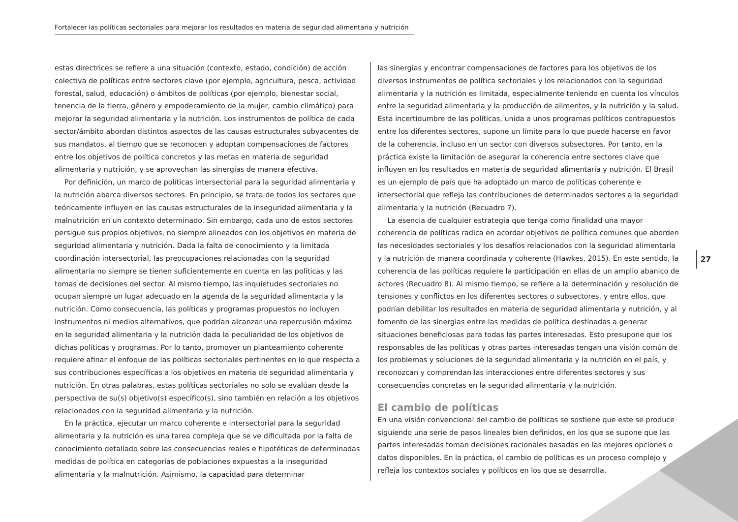Fortalecer las políticas sectoriales para mejorar los resultados en materia de seguridad alimentaria y nutrición
estas directrices se refiere a una situación (contexto, estado, condición) de acción colectiva de políticas entre sectores clave (por ejemplo, agricultura, pesca, actividad forestal, salud, educación) o ámbitos de políticas (por ejemplo, bienestar social, tenencia de la tierra, género y empoderamiento de la mujer, cambio climático) para mejorar la seguridad alimentaria y la nutrición. Los instrumentos de política de cada sector/ámbito abordan distintos aspectos de las causas estructurales subyacentes de sus mandatos, al tiempo que se reconocen y adoptan compensaciones de factores entre los objetivos de política concretos y las metas en materia de seguridad alimentaria y nutrición, y se aprovechan las sinergias de manera efectiva.
Por definición, un marco de políticas intersectorial para la seguridad alimentaria y la nutrición abarca diversos sectores. En principio, se trata de todos los sectores que teóricamente influyen en las causas estructurales de la inseguridad alimentaria y la malnutrición en un contexto determinado. Sin embargo, cada uno de estos sectores persigue sus propios objetivos, no siempre alineados con los objetivos en materia de seguridad alimentaria y nutrición. Dada la falta de conocimiento y la limitada coordinación intersectorial, las preocupaciones relacionadas con la seguridad alimentaria no siempre se tienen suficientemente en cuenta en las políticas y las tomas de decisiones del sector. Al mismo tiempo, las inquietudes sectoriales no ocupan siempre un lugar adecuado en la agenda de la seguridad alimentaria y la nutrición. Como consecuencia, las políticas y programas propuestos no incluyen instrumentos ni medios alternativos, que podrían alcanzar una repercusión máxima en la seguridad alimentaria y la nutrición dada la peculiaridad de los objetivos de dichas políticas y programas. Por lo tanto, promover un planteamiento coherente requiere afinar el enfoque de las políticas sectoriales pertinentes en lo que respecta a sus contribuciones específicas a los objetivos en materia de seguridad alimentaria y nutrición. En otras palabras, estas políticas sectoriales no solo se evalúan desde la perspectiva de su(s) objetivo(s) específico(s), sino también en relación a los objetivos relacionados con la seguridad alimentaria y la nutrición.
En la práctica, ejecutar un marco coherente e intersectorial para la seguridad alimentaria y la nutrición es una tarea compleja que se ve dificultada por la falta de conocimiento detallado sobre las consecuencias reales e hipotéticas de determinadas medidas de política en categorías de poblaciones expuestas a la inseguridad alimentaria y la malnutrición. Asimismo, la capacidad para determinar
las sinergias y encontrar compensaciones de factores para los objetivos de los diversos instrumentos de política sectoriales y los relacionados con la seguridad alimentaria y la nutrición es limitada, especialmente teniendo en cuenta los vínculos entre la seguridad alimentaria y la producción de alimentos, y la nutrición y la salud. Esta incertidumbre de las políticas, unida a unos programas políticos contrapuestos entre los diferentes sectores, supone un límite para lo que puede hacerse en favor de la coherencia, incluso en un sector con diversos subsectores. Por tanto, en la práctica existe la limitación de asegurar la coherencia entre sectores clave que influyen en los resultados en materia de seguridad alimentaria y nutrición. El Brasil es un ejemplo de país que ha adoptado un marco de políticas coherente e intersectorial que refleja las contribuciones de determinados sectores a la seguridad alimentaria y la nutrición (Recuadro 7).
La esencia de cualquier estrategia que tenga como finalidad una mayor coherencia de políticas radica en acordar objetivos de política comunes que aborden las necesidades sectoriales y los desafíos relacionados con la seguridad alimentaria y la nutrición de manera coordinada y coherente (Hawkes, 2015). En este sentido, la coherencia de las políticas requiere la participación en ellas de un amplio abanico de actores (Recuadro 8). Al mismo tiempo, se refiere a la determinación y resolución de tensiones y conflictos en los diferentes sectores o subsectores, y entre ellos, que podrían debilitar los resultados en materia de seguridad alimentaria y nutrición, y al fomento de las sinergias entre las medidas de política destinadas a generar situaciones beneficiosas para todas las partes interesadas. Esto presupone que los responsables de las políticas y otras partes interesadas tengan una visión común de los problemas y soluciones de la seguridad alimentaria y la nutrición en el país, y reconozcan y comprendan las interacciones entre diferentes sectores y sus consecuencias concretas en la seguridad alimentaria y la nutrición.
El cambio de políticas
En una visión convencional del cambio de políticas se sostiene que este se produce siguiendo una serie de pasos lineales bien definidos, en los que se supone que las partes interesadas toman decisiones racionales basadas en las mejores opciones o datos disponibles. En la práctica, el cambio de políticas es un proceso complejo y refleja los contextos sociales y políticos en los que se desarrolla.
27